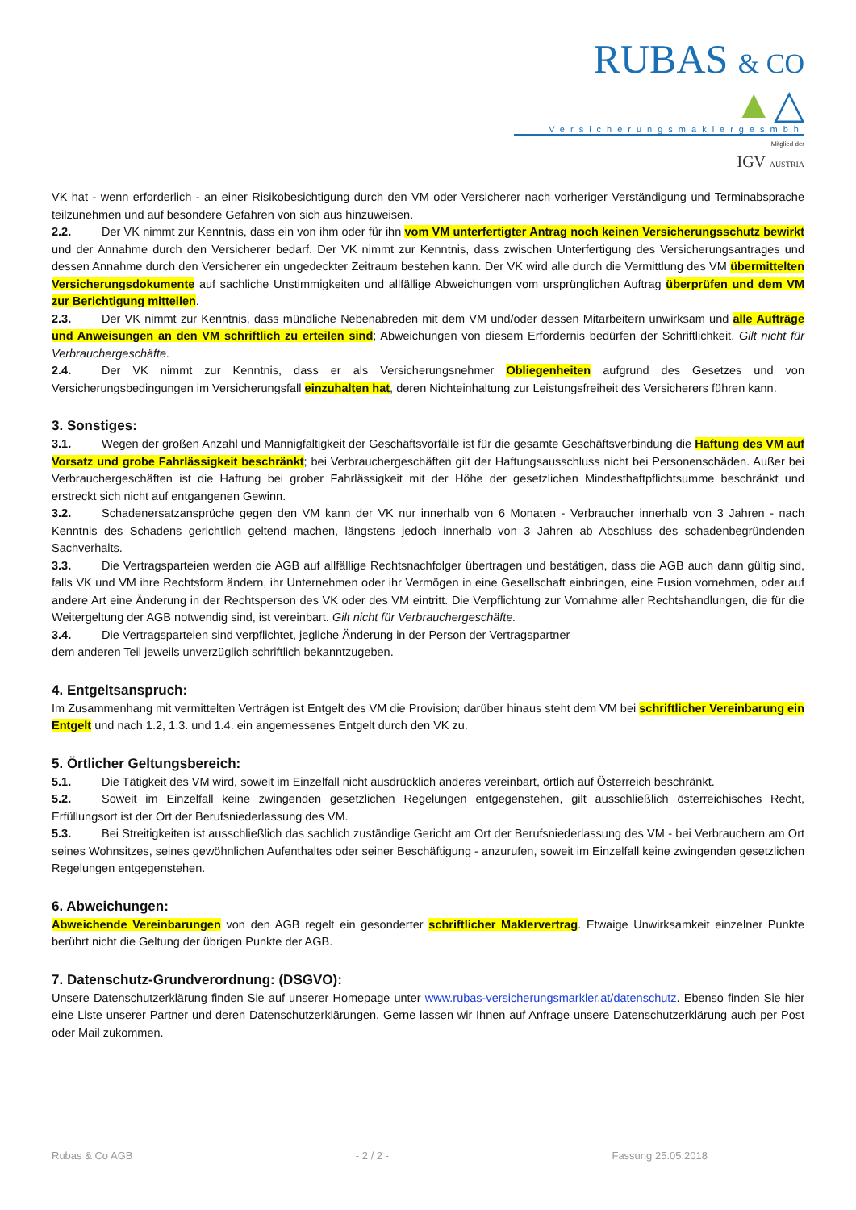RUBAS & CO ▲△
Versicherungsmaklergesmbh
Mitglied der
IGV AUSTRIA
VK hat - wenn erforderlich - an einer Risikobesichtigung durch den VM oder Versicherer nach vorheriger Verständigung und Terminabsprache teilzunehmen und auf besondere Gefahren von sich aus hinzuweisen.
2.2. Der VK nimmt zur Kenntnis, dass ein von ihm oder für ihn vom VM unterfertigter Antrag noch keinen Versicherungsschutz bewirkt und der Annahme durch den Versicherer bedarf. Der VK nimmt zur Kenntnis, dass zwischen Unterfertigung des Versicherungsantrages und dessen Annahme durch den Versicherer ein ungedeckter Zeitraum bestehen kann. Der VK wird alle durch die Vermittlung des VM übermittelten Versicherungsdokumente auf sachliche Unstimmigkeiten und allfällige Abweichungen vom ursprünglichen Auftrag überprüfen und dem VM zur Berichtigung mitteilen.
2.3. Der VK nimmt zur Kenntnis, dass mündliche Nebenabreden mit dem VM und/oder dessen Mitarbeitern unwirksam und alle Aufträge und Anweisungen an den VM schriftlich zu erteilen sind; Abweichungen von diesem Erfordernis bedürfen der Schriftlichkeit. Gilt nicht für Verbrauchergeschäfte.
2.4. Der VK nimmt zur Kenntnis, dass er als Versicherungsnehmer Obliegenheiten aufgrund des Gesetzes und von Versicherungsbedingungen im Versicherungsfall einzuhalten hat, deren Nichteinhaltung zur Leistungsfreiheit des Versicherers führen kann.
3. Sonstiges:
3.1. Wegen der großen Anzahl und Mannigfaltigkeit der Geschäftsvorfälle ist für die gesamte Geschäftsverbindung die Haftung des VM auf Vorsatz und grobe Fahrlässigkeit beschränkt; bei Verbrauchergeschäften gilt der Haftungsausschluss nicht bei Personenschäden. Außer bei Verbrauchergeschäften ist die Haftung bei grober Fahrlässigkeit mit der Höhe der gesetzlichen Mindesthaftpflichtsumme beschränkt und erstreckt sich nicht auf entgangenen Gewinn.
3.2. Schadenersatzansprüche gegen den VM kann der VK nur innerhalb von 6 Monaten - Verbraucher innerhalb von 3 Jahren - nach Kenntnis des Schadens gerichtlich geltend machen, längstens jedoch innerhalb von 3 Jahren ab Abschluss des schadenbegründenden Sachverhalts.
3.3. Die Vertragsparteien werden die AGB auf allfällige Rechtsnachfolger übertragen und bestätigen, dass die AGB auch dann gültig sind, falls VK und VM ihre Rechtsform ändern, ihr Unternehmen oder ihr Vermögen in eine Gesellschaft einbringen, eine Fusion vornehmen, oder auf andere Art eine Änderung in der Rechtsperson des VK oder des VM eintritt. Die Verpflichtung zur Vornahme aller Rechtshandlungen, die für die Weitergeltung der AGB notwendig sind, ist vereinbart. Gilt nicht für Verbrauchergeschäfte.
3.4. Die Vertragsparteien sind verpflichtet, jegliche Änderung in der Person der Vertragspartner
dem anderen Teil jeweils unverzüglich schriftlich bekanntzugeben.
4. Entgeltsanspruch:
Im Zusammenhang mit vermittelten Verträgen ist Entgelt des VM die Provision; darüber hinaus steht dem VM bei schriftlicher Vereinbarung ein Entgelt und nach 1.2, 1.3. und 1.4. ein angemessenes Entgelt durch den VK zu.
5. Örtlicher Geltungsbereich:
5.1. Die Tätigkeit des VM wird, soweit im Einzelfall nicht ausdrücklich anderes vereinbart, örtlich auf Österreich beschränkt.
5.2. Soweit im Einzelfall keine zwingenden gesetzlichen Regelungen entgegenstehen, gilt ausschließlich österreichisches Recht, Erfüllungsort ist der Ort der Berufsniederlassung des VM.
5.3. Bei Streitigkeiten ist ausschließlich das sachlich zuständige Gericht am Ort der Berufsniederlassung des VM - bei Verbrauchern am Ort seines Wohnsitzes, seines gewöhnlichen Aufenthaltes oder seiner Beschäftigung - anzurufen, soweit im Einzelfall keine zwingenden gesetzlichen Regelungen entgegenstehen.
6. Abweichungen:
Abweichende Vereinbarungen von den AGB regelt ein gesonderter schriftlicher Maklervertrag. Etwaige Unwirksamkeit einzelner Punkte berührt nicht die Geltung der übrigen Punkte der AGB.
7. Datenschutz-Grundverordnung: (DSGVO):
Unsere Datenschutzerklärung finden Sie auf unserer Homepage unter www.rubas-versicherungsmarkler.at/datenschutz. Ebenso finden Sie hier eine Liste unserer Partner und deren Datenschutzerklärungen. Gerne lassen wir Ihnen auf Anfrage unsere Datenschutzerklärung auch per Post oder Mail zukommen.
Rubas & Co AGB - 2 / 2 - Fassung 25.05.2018